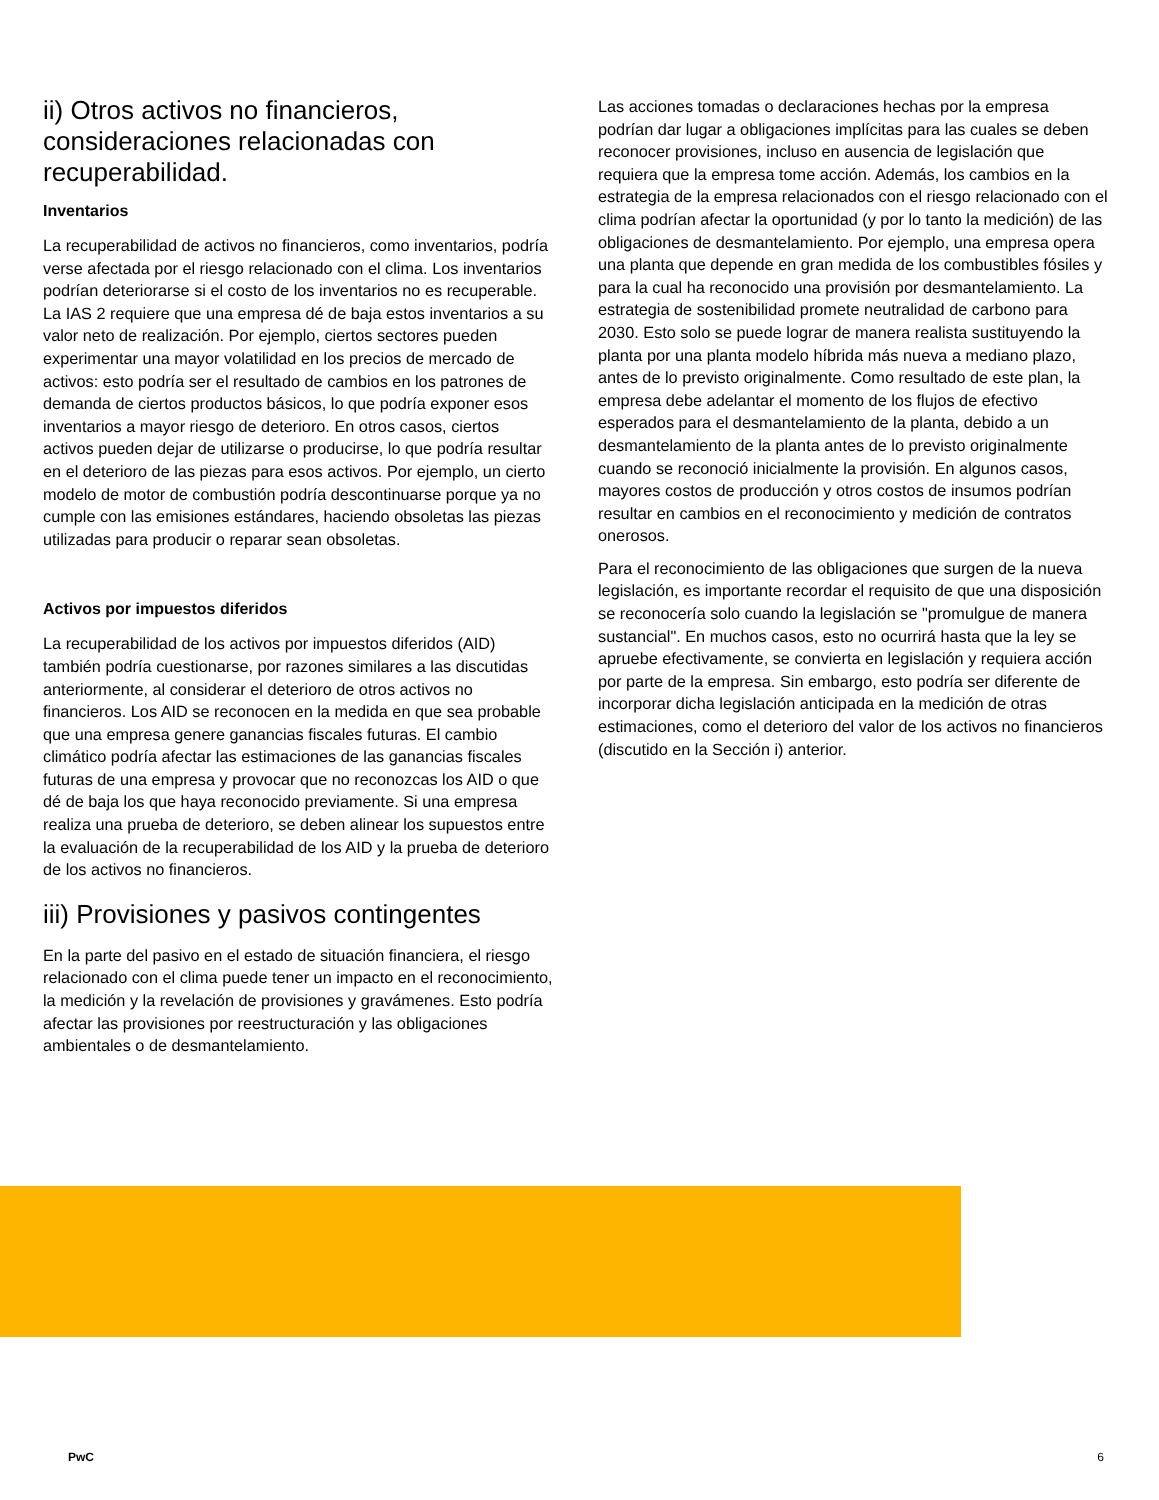ii) Otros activos no financieros, consideraciones relacionadas con recuperabilidad.
Inventarios
La recuperabilidad de activos no financieros, como inventarios, podría verse afectada por el riesgo relacionado con el clima. Los inventarios podrían deteriorarse si el costo de los inventarios no es recuperable. La IAS 2 requiere que una empresa dé de baja estos inventarios a su valor neto de realización. Por ejemplo, ciertos sectores pueden experimentar una mayor volatilidad en los precios de mercado de activos: esto podría ser el resultado de cambios en los patrones de demanda de ciertos productos básicos, lo que podría exponer esos inventarios a mayor riesgo de deterioro. En otros casos, ciertos activos pueden dejar de utilizarse o producirse, lo que podría resultar en el deterioro de las piezas para esos activos. Por ejemplo, un cierto modelo de motor de combustión podría descontinuarse porque ya no cumple con las emisiones estándares, haciendo obsoletas las piezas utilizadas para producir o reparar sean obsoletas.
Activos por impuestos diferidos
La recuperabilidad de los activos por impuestos diferidos (AID) también podría cuestionarse, por razones similares a las discutidas anteriormente, al considerar el deterioro de otros activos no financieros. Los AID se reconocen en la medida en que sea probable que una empresa genere ganancias fiscales futuras. El cambio climático podría afectar las estimaciones de las ganancias fiscales futuras de una empresa y provocar que no reconozcas los AID o que dé de baja los que haya reconocido previamente. Si una empresa realiza una prueba de deterioro, se deben alinear los supuestos entre la evaluación de la recuperabilidad de los AID y la prueba de deterioro de los activos no financieros.
iii) Provisiones y pasivos contingentes
En la parte del pasivo en el estado de situación financiera, el riesgo relacionado con el clima puede tener un impacto en el reconocimiento, la medición y la revelación de provisiones y gravámenes. Esto podría afectar las provisiones por reestructuración y las obligaciones ambientales o de desmantelamiento.
Las acciones tomadas o declaraciones hechas por la empresa podrían dar lugar a obligaciones implícitas para las cuales se deben reconocer provisiones, incluso en ausencia de legislación que requiera que la empresa tome acción. Además, los cambios en la estrategia de la empresa relacionados con el riesgo relacionado con el clima podrían afectar la oportunidad (y por lo tanto la medición) de las obligaciones de desmantelamiento. Por ejemplo, una empresa opera una planta que depende en gran medida de los combustibles fósiles y para la cual ha reconocido una provisión por desmantelamiento. La estrategia de sostenibilidad promete neutralidad de carbono para 2030. Esto solo se puede lograr de manera realista sustituyendo la planta por una planta modelo híbrida más nueva a mediano plazo, antes de lo previsto originalmente. Como resultado de este plan, la empresa debe adelantar el momento de los flujos de efectivo esperados para el desmantelamiento de la planta, debido a un desmantelamiento de la planta antes de lo previsto originalmente cuando se reconoció inicialmente la provisión. En algunos casos, mayores costos de producción y otros costos de insumos podrían resultar en cambios en el reconocimiento y medición de contratos onerosos.
Para el reconocimiento de las obligaciones que surgen de la nueva legislación, es importante recordar el requisito de que una disposición se reconocería solo cuando la legislación se "promulgue de manera sustancial". En muchos casos, esto no ocurrirá hasta que la ley se apruebe efectivamente, se convierta en legislación y requiera acción por parte de la empresa. Sin embargo, esto podría ser diferente de incorporar dicha legislación anticipada en la medición de otras estimaciones, como el deterioro del valor de los activos no financieros (discutido en la Sección i) anterior.
PwC 6